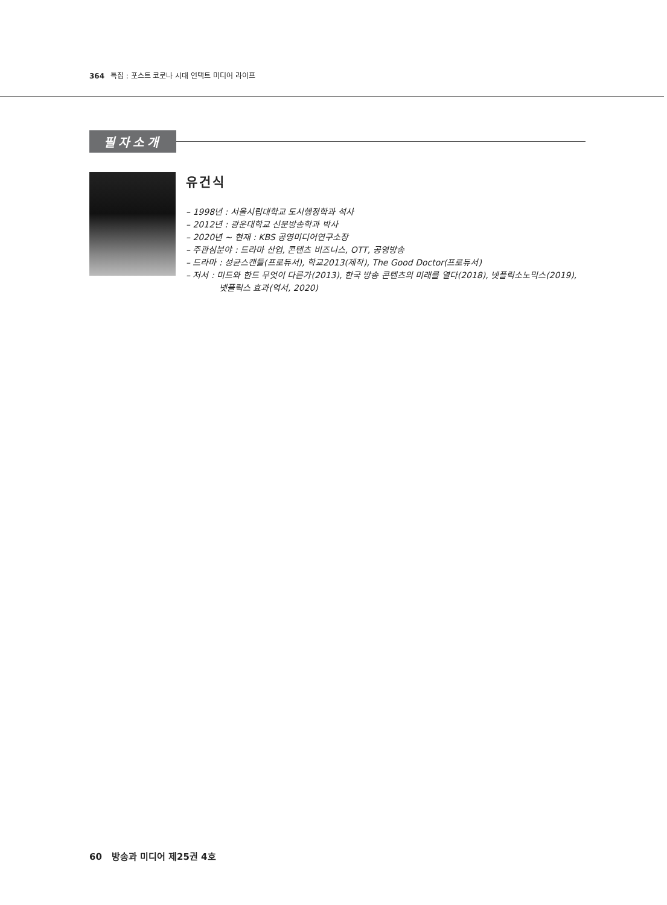364 특집 : 포스트 코로나 시대 언택트 미디어 라이프
필자소개
유건식
– 1998년 : 서울시립대학교 도시행정학과 석사
– 2012년 : 광운대학교 신문방송학과 박사
– 2020년 ~ 현재 : KBS 공영미디어연구소장
– 주관심분야 : 드라마 산업, 콘텐츠 비즈니스, OTT, 공영방송
– 드라마 : 성균스캔들(프로듀서), 학교2013(제작), The Good Doctor(프로듀서)
– 저서 : 미드와 한드 무엇이 다른가(2013), 한국 방송 콘텐츠의 미래를 열다(2018), 넷플릭소노믹스(2019),
넷플릭스 효과(역서, 2020)
60 방송과 미디어 제25권 4호